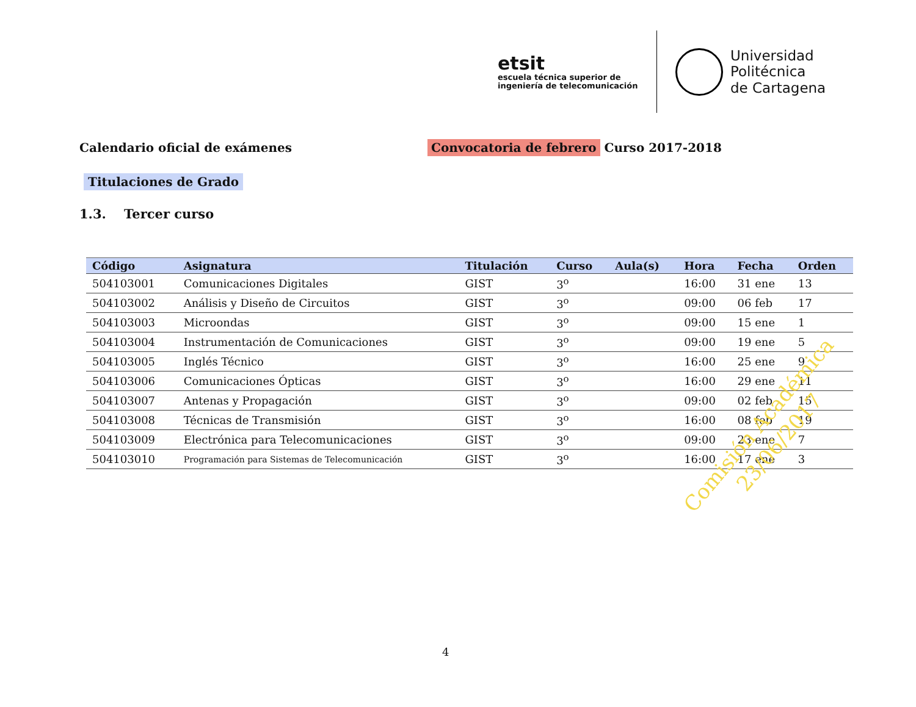etsit
escuela técnica superior de
ingeniería de telecomunicación
Universidad
Politécnica
de Cartagena
Calendario oficial de exámenes Convocatoria de febrero Curso 2017-2018
Titulaciones de Grado
1.3. Tercer curso
| Código | Asignatura | Titulación | Curso | Aula(s) | Hora | Fecha | Orden |
| --- | --- | --- | --- | --- | --- | --- | --- |
| 504103001 | Comunicaciones Digitales | GIST | 3<sup>o</sup> | | 16:00 | 31 ene | 13 |
| 504103002 | Análisis y Diseño de Circuitos | GIST | 3<sup>o</sup> | | 09:00 | 06 feb | 17 |
| 504103003 | Microondas | GIST | 3<sup>o</sup> | | 09:00 | 15 ene | 1 |
| 504103004 | Instrumentación de Comunicaciones | GIST | 3<sup>o</sup> | | 09:00 | 19 ene | 5 |
| 504103005 | Inglés Técnico | GIST | 3<sup>o</sup> | | 16:00 | 25 ene | 9 |
| 504103006 | Comunicaciones Ópticas | GIST | 3<sup>o</sup> | | 16:00 | 29 ene | 11 |
| 504103007 | Antenas y Propagación | GIST | 3<sup>o</sup> | | 09:00 | 02 feb | 15 |
| 504103008 | Técnicas de Transmisión | GIST | 3<sup>o</sup> | | 16:00 | 08 feb | 19 |
| 504103009 | Electrónica para Telecomunicaciones | GIST | 3<sup>o</sup> | | 09:00 | 23 ene | 7 |
| 504103010 | Programación para Sistemas de Telecomunicación | GIST | 3<sup>o</sup> | | 16:00 | 17 ene | 3 |
Comisión Académica
23/06/2017
4